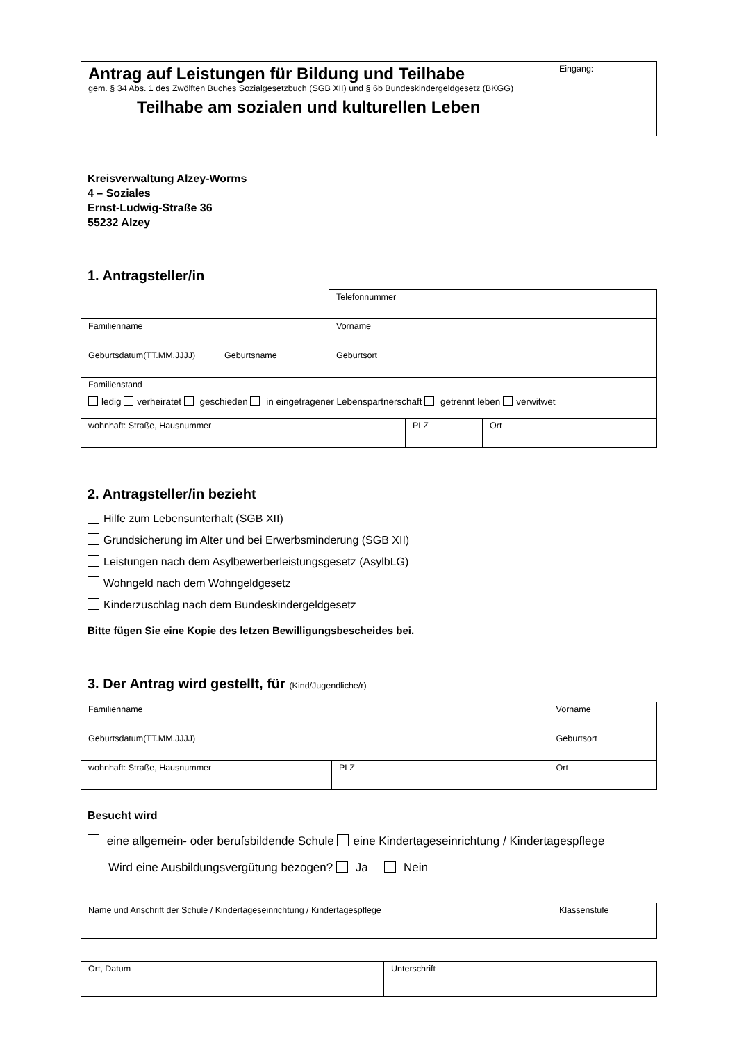| Antrag auf Leistungen für Bildung und Teilhabe gem. § 34 Abs. 1 des Zwölften Buches Sozialgesetzbuch (SGB XII) und § 6b Bundeskindergeldgesetz (BKGG) Teilhabe am sozialen und kulturellen Leben | Eingang: |
Kreisverwaltung Alzey-Worms
4 – Soziales
Ernst-Ludwig-Straße 36
55232 Alzey
1. Antragsteller/in
| | | Telefonnummer | | |
| Familienname | | Vorname | | |
| Geburtsdatum(TT.MM.JJJJ) | Geburtsname | Geburtsort | | |
| Familienstand ledig verheiratet geschieden in eingetragener Lebenspartnerschaft getrennt leben verwitwet | | | | |
| wohnhaft: Straße, Hausnummer | | | PLZ | Ort |
2. Antragsteller/in bezieht
Hilfe zum Lebensunterhalt (SGB XII)
Grundsicherung im Alter und bei Erwerbsminderung (SGB XII)
Leistungen nach dem Asylbewerberleistungsgesetz (AsylbLG)
Wohngeld nach dem Wohngeldgesetz
Kinderzuschlag nach dem Bundeskindergeldgesetz
Bitte fügen Sie eine Kopie des letzen Bewilligungsbescheides bei.
3. Der Antrag wird gestellt, für (Kind/Jugendliche/r)
| Familienname | | Vorname | |
| Geburtsdatum(TT.MM.JJJJ) | | Geburtsort | |
| wohnhaft: Straße, Hausnummer | PLZ | | Ort |
Besucht wird
eine allgemein- oder berufsbildende Schule eine Kindertageseinrichtung / Kindertagespflege
Wird eine Ausbildungsvergütung bezogen? Ja Nein
| Name und Anschrift der Schule / Kindertageseinrichtung / Kindertagespflege | Klassenstufe |
| Ort, Datum | Unterschrift |